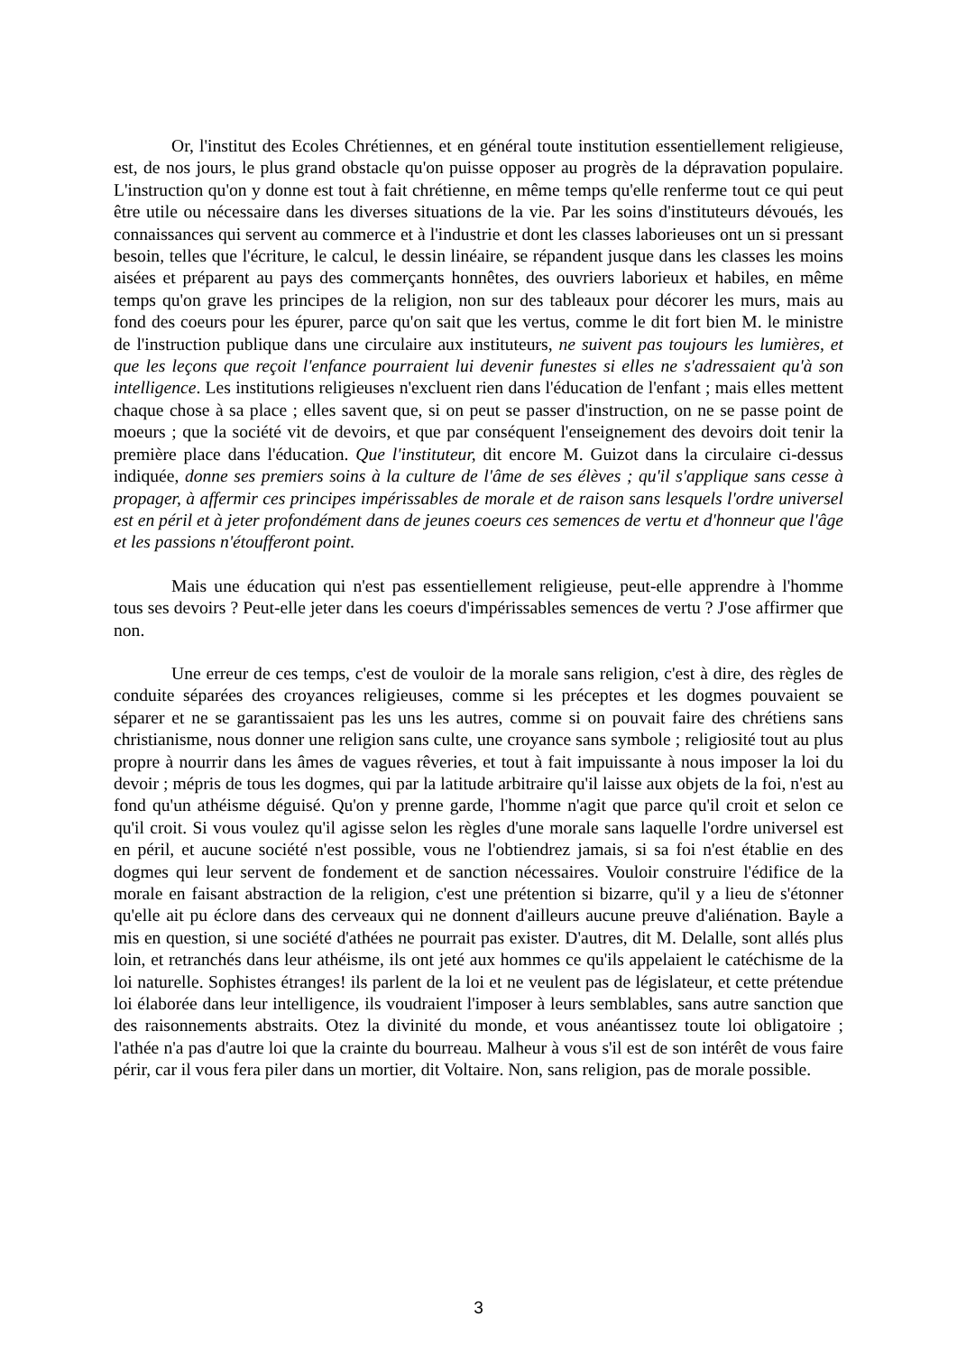Or, l'institut des Ecoles Chrétiennes, et en général toute institution essentiellement religieuse, est, de nos jours, le plus grand obstacle qu'on puisse opposer au progrès de la dépravation populaire. L'instruction qu'on y donne est tout à fait chrétienne, en même temps qu'elle renferme tout ce qui peut être utile ou nécessaire dans les diverses situations de la vie. Par les soins d'instituteurs dévoués, les connaissances qui servent au commerce et à l'industrie et dont les classes laborieuses ont un si pressant besoin, telles que l'écriture, le calcul, le dessin linéaire, se répandent jusque dans les classes les moins aisées et préparent au pays des commerçants honnêtes, des ouvriers laborieux et habiles, en même temps qu'on grave les principes de la religion, non sur des tableaux pour décorer les murs, mais au fond des coeurs pour les épurer, parce qu'on sait que les vertus, comme le dit fort bien M. le ministre de l'instruction publique dans une circulaire aux instituteurs, ne suivent pas toujours les lumières, et que les leçons que reçoit l'enfance pourraient lui devenir funestes si elles ne s'adressaient qu'à son intelligence. Les institutions religieuses n'excluent rien dans l'éducation de l'enfant ; mais elles mettent chaque chose à sa place ; elles savent que, si on peut se passer d'instruction, on ne se passe point de moeurs ; que la société vit de devoirs, et que par conséquent l'enseignement des devoirs doit tenir la première place dans l'éducation. Que l'instituteur, dit encore M. Guizot dans la circulaire ci-dessus indiquée, donne ses premiers soins à la culture de l'âme de ses élèves ; qu'il s'applique sans cesse à propager, à affermir ces principes impérissables de morale et de raison sans lesquels l'ordre universel est en péril et à jeter profondément dans de jeunes coeurs ces semences de vertu et d'honneur que l'âge et les passions n'étoufferont point.
Mais une éducation qui n'est pas essentiellement religieuse, peut-elle apprendre à l'homme tous ses devoirs ? Peut-elle jeter dans les coeurs d'impérissables semences de vertu ? J'ose affirmer que non.
Une erreur de ces temps, c'est de vouloir de la morale sans religion, c'est à dire, des règles de conduite séparées des croyances religieuses, comme si les préceptes et les dogmes pouvaient se séparer et ne se garantissaient pas les uns les autres, comme si on pouvait faire des chrétiens sans christianisme, nous donner une religion sans culte, une croyance sans symbole ; religiosité tout au plus propre à nourrir dans les âmes de vagues rêveries, et tout à fait impuissante à nous imposer la loi du devoir ; mépris de tous les dogmes, qui par la latitude arbitraire qu'il laisse aux objets de la foi, n'est au fond qu'un athéisme déguisé. Qu'on y prenne garde, l'homme n'agit que parce qu'il croit et selon ce qu'il croit. Si vous voulez qu'il agisse selon les règles d'une morale sans laquelle l'ordre universel est en péril, et aucune société n'est possible, vous ne l'obtiendrez jamais, si sa foi n'est établie en des dogmes qui leur servent de fondement et de sanction nécessaires. Vouloir construire l'édifice de la morale en faisant abstraction de la religion, c'est une prétention si bizarre, qu'il y a lieu de s'étonner qu'elle ait pu éclore dans des cerveaux qui ne donnent d'ailleurs aucune preuve d'aliénation. Bayle a mis en question, si une société d'athées ne pourrait pas exister. D'autres, dit M. Delalle, sont allés plus loin, et retranchés dans leur athéisme, ils ont jeté aux hommes ce qu'ils appelaient le catéchisme de la loi naturelle. Sophistes étranges! ils parlent de la loi et ne veulent pas de législateur, et cette prétendue loi élaborée dans leur intelligence, ils voudraient l'imposer à leurs semblables, sans autre sanction que des raisonnements abstraits. Otez la divinité du monde, et vous anéantissez toute loi obligatoire ; l'athée n'a pas d'autre loi que la crainte du bourreau. Malheur à vous s'il est de son intérêt de vous faire périr, car il vous fera piler dans un mortier, dit Voltaire. Non, sans religion, pas de morale possible.
3